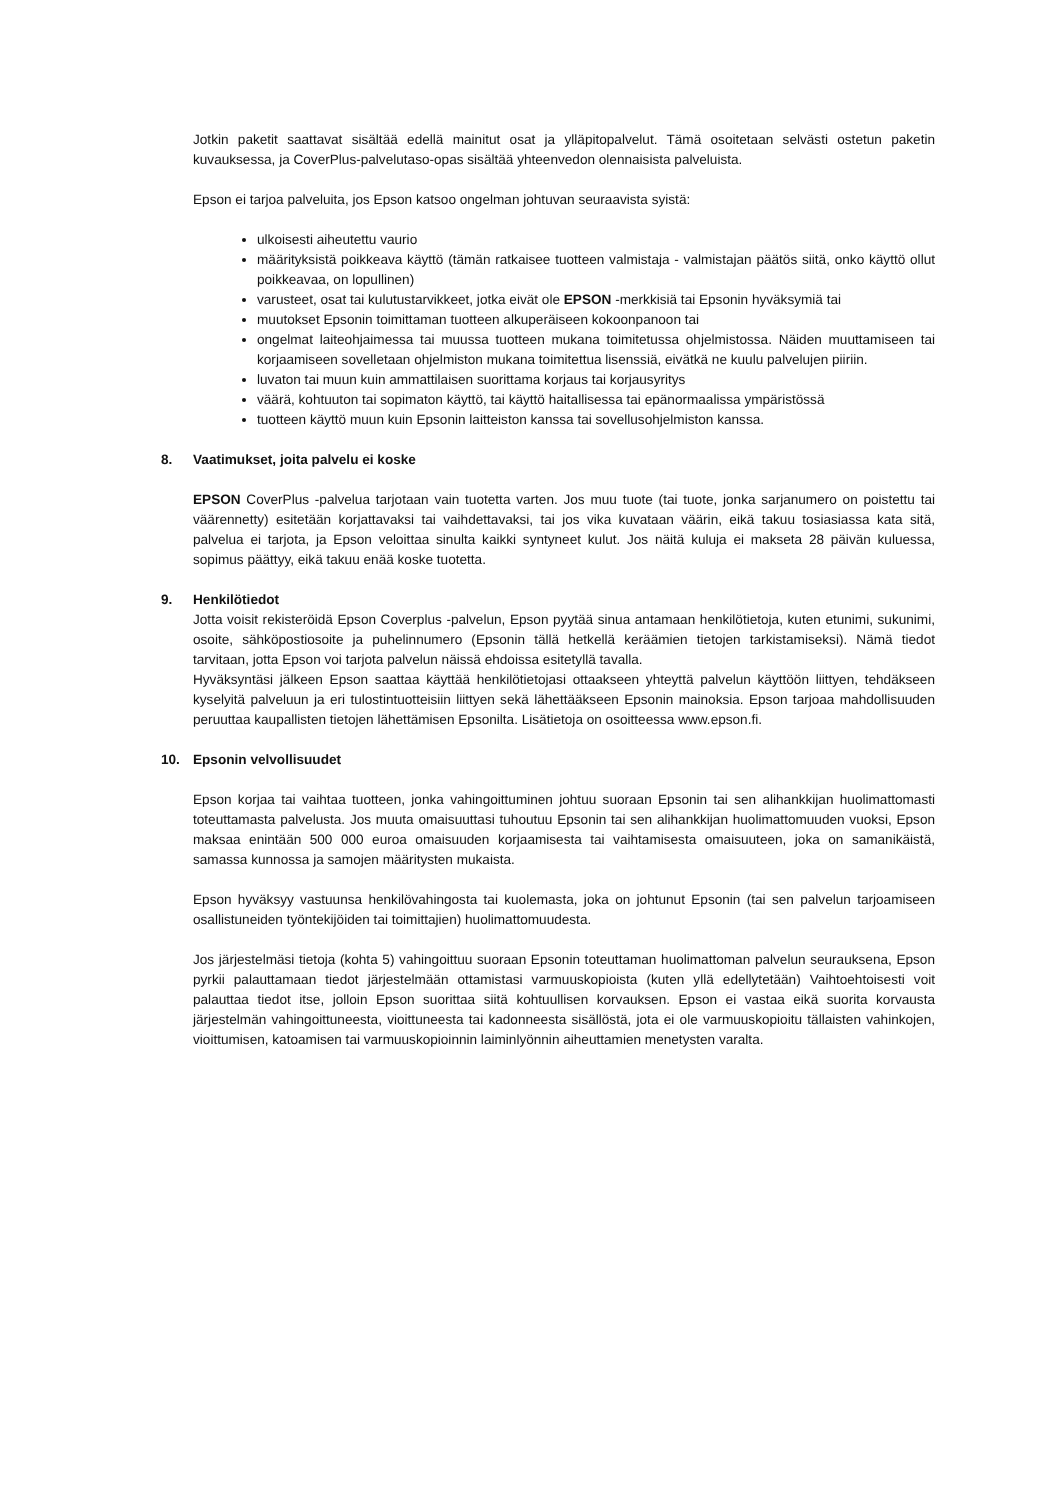Jotkin paketit saattavat sisältää edellä mainitut osat ja ylläpitopalvelut. Tämä osoitetaan selvästi ostetun paketin kuvauksessa, ja CoverPlus-palvelutaso-opas sisältää yhteenvedon olennaisista palveluista.
Epson ei tarjoa palveluita, jos Epson katsoo ongelman johtuvan seuraavista syistä:
ulkoisesti aiheutettu vaurio
määrityksistä poikkeava käyttö (tämän ratkaisee tuotteen valmistaja - valmistajan päätös siitä, onko käyttö ollut poikkeavaa, on lopullinen)
varusteet, osat tai kulutustarvikkeet, jotka eivät ole EPSON -merkkisiä tai Epsonin hyväksymiä tai
muutokset Epsonin toimittaman tuotteen alkuperäiseen kokoonpanoon tai
ongelmat laiteohjaimessa tai muussa tuotteen mukana toimitetussa ohjelmistossa. Näiden muuttamiseen tai korjaamiseen sovelletaan ohjelmiston mukana toimitettua lisenssiä, eivätkä ne kuulu palvelujen piiriin.
luvaton tai muun kuin ammattilaisen suorittama korjaus tai korjausyritys
väärä, kohtuuton tai sopimaton käyttö, tai käyttö haitallisessa tai epänormaalissa ympäristössä
tuotteen käyttö muun kuin Epsonin laitteiston kanssa tai sovellusohjelmiston kanssa.
8. Vaatimukset, joita palvelu ei koske
EPSON CoverPlus -palvelua tarjotaan vain tuotetta varten. Jos muu tuote (tai tuote, jonka sarjanumero on poistettu tai väärennetty) esitetään korjattavaksi tai vaihdettavaksi, tai jos vika kuvataan väärin, eikä takuu tosiasiassa kata sitä, palvelua ei tarjota, ja Epson veloittaa sinulta kaikki syntyneet kulut. Jos näitä kuluja ei makseta 28 päivän kuluessa, sopimus päättyy, eikä takuu enää koske tuotetta.
9. Henkilötiedot
Jotta voisit rekisteröidä Epson Coverplus -palvelun, Epson pyytää sinua antamaan henkilötietoja, kuten etunimi, sukunimi, osoite, sähköpostiosoite ja puhelinnumero (Epsonin tällä hetkellä keräämien tietojen tarkistamiseksi). Nämä tiedot tarvitaan, jotta Epson voi tarjota palvelun näissä ehdoissa esitetyllä tavalla.
Hyväksyntäsi jälkeen Epson saattaa käyttää henkilötietojasi ottaakseen yhteyttä palvelun käyttöön liittyen, tehdäkseen kyselyitä palveluun ja eri tulostintuotteisiin liittyen sekä lähettääkseen Epsonin mainoksia. Epson tarjoaa mahdollisuuden peruuttaa kaupallisten tietojen lähettämisen Epsonilta. Lisätietoja on osoitteessa www.epson.fi.
10. Epsonin velvollisuudet
Epson korjaa tai vaihtaa tuotteen, jonka vahingoittuminen johtuu suoraan Epsonin tai sen alihankkijan huolimattomasti toteuttamasta palvelusta. Jos muuta omaisuuttasi tuhoutuu Epsonin tai sen alihankkijan huolimattomuuden vuoksi, Epson maksaa enintään 500 000 euroa omaisuuden korjaamisesta tai vaihtamisesta omaisuuteen, joka on samanikäistä, samassa kunnossa ja samojen määritysten mukaista.
Epson hyväksyy vastuunsa henkilövahingosta tai kuolemasta, joka on johtunut Epsonin (tai sen palvelun tarjoamiseen osallistuneiden työntekijöiden tai toimittajien) huolimattomuudesta.
Jos järjestelmäsi tietoja (kohta 5) vahingoittuu suoraan Epsonin toteuttaman huolimattoman palvelun seurauksena, Epson pyrkii palauttamaan tiedot järjestelmään ottamistasi varmuuskopioista (kuten yllä edellytetään) Vaihtoehtoisesti voit palauttaa tiedot itse, jolloin Epson suorittaa siitä kohtuullisen korvauksen. Epson ei vastaa eikä suorita korvausta järjestelmän vahingoittuneesta, vioittuneesta tai kadonneesta sisällöstä, jota ei ole varmuuskopioitu tällaisten vahinkojen, vioittumisen, katoamisen tai varmuuskopioinnin laiminlyönnin aiheuttamien menetysten varalta.